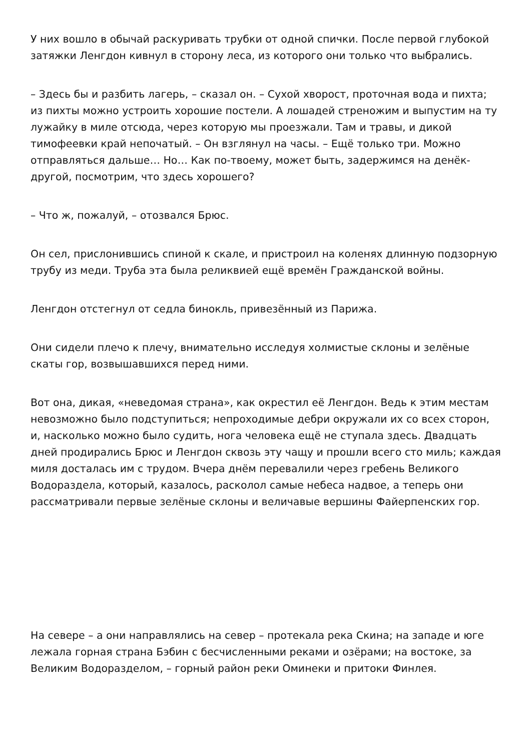У них вошло в обычай раскуривать трубки от одной спички. После первой глубокой затяжки Ленгдон кивнул в сторону леса, из которого они только что выбрались.
– Здесь бы и разбить лагерь, – сказал он. – Сухой хворост, проточная вода и пихта; из пихты можно устроить хорошие постели. А лошадей стреножим и выпустим на ту лужайку в миле отсюда, через которую мы проезжали. Там и травы, и дикой тимофеевки край непочатый. – Он взглянул на часы. – Ещё только три. Можно отправляться дальше… Но… Как по-твоему, может быть, задержимся на денёк-другой, посмотрим, что здесь хорошего?
– Что ж, пожалуй, – отозвался Брюс.
Он сел, прислонившись спиной к скале, и пристроил на коленях длинную подзорную трубу из меди. Труба эта была реликвией ещё времён Гражданской войны.
Ленгдон отстегнул от седла бинокль, привезённый из Парижа.
Они сидели плечо к плечу, внимательно исследуя холмистые склоны и зелёные скаты гор, возвышавшихся перед ними.
Вот она, дикая, «неведомая страна», как окрестил её Ленгдон. Ведь к этим местам невозможно было подступиться; непроходимые дебри окружали их со всех сторон, и, насколько можно было судить, нога человека ещё не ступала здесь. Двадцать дней продирались Брюс и Ленгдон сквозь эту чащу и прошли всего сто миль; каждая миля досталась им с трудом. Вчера днём перевалили через гребень Великого Водораздела, который, казалось, расколол самые небеса надвое, а теперь они рассматривали первые зелёные склоны и величавые вершины Файерпенских гор.
На севере – а они направлялись на север – протекала река Скина; на западе и юге лежала горная страна Бэбин с бесчисленными реками и озёрами; на востоке, за Великим Водоразделом, – горный район реки Оминеки и притоки Финлея.